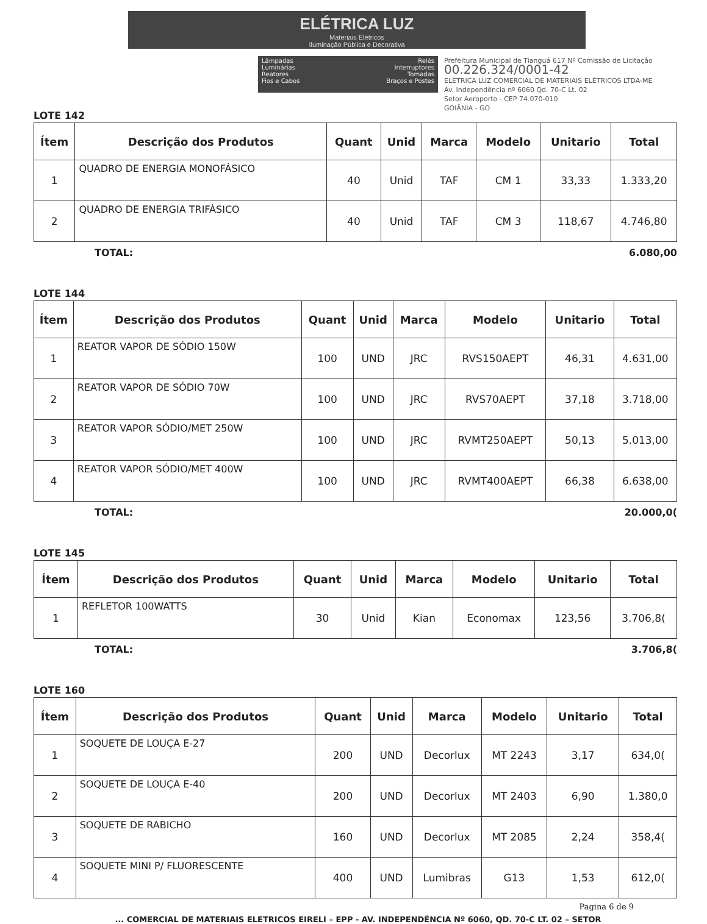ELÉTRICA LUZ
Materiais Elétricos
Iluminação Pública e Decorativa
Lâmpadas
Luminárias
Reatores
Fios e Cabos
Relés
Interruptores
Tomadas
Braços e Postes
Prefeitura Municipal de Tianguá 617 Nº Comissão de Licitação
00.226.324/0001-42
ELÉTRICA LUZ COMERCIAL DE MATERIAIS ELÉTRICOS LTDA-ME
Av. Independência nº 6060 Qd. 70-C Lt. 02
Setor Aeroporto - CEP 74.070-010
GOIÂNIA - GO
LOTE 142
| Ítem | Descrição dos Produtos | Quant | Unid | Marca | Modelo | Unitario | Total |
| --- | --- | --- | --- | --- | --- | --- | --- |
| 1 | QUADRO DE ENERGIA MONOFÁSICO | 40 | Unid | TAF | CM 1 | 33,33 | 1.333,20 |
| 2 | QUADRO DE ENERGIA TRIFÁSICO | 40 | Unid | TAF | CM 3 | 118,67 | 4.746,80 |
TOTAL: 6.080,00
LOTE 144
| Ítem | Descrição dos Produtos | Quant | Unid | Marca | Modelo | Unitario | Total |
| --- | --- | --- | --- | --- | --- | --- | --- |
| 1 | REATOR VAPOR DE SÓDIO 150W | 100 | UND | JRC | RVS150AEPT | 46,31 | 4.631,00 |
| 2 | REATOR VAPOR DE SÓDIO 70W | 100 | UND | JRC | RVS70AEPT | 37,18 | 3.718,00 |
| 3 | REATOR VAPOR SÓDIO/MET 250W | 100 | UND | JRC | RVMT250AEPT | 50,13 | 5.013,00 |
| 4 | REATOR VAPOR SÓDIO/MET 400W | 100 | UND | JRC | RVMT400AEPT | 66,38 | 6.638,00 |
TOTAL: 20.000,0(
LOTE 145
| Ítem | Descrição dos Produtos | Quant | Unid | Marca | Modelo | Unitario | Total |
| --- | --- | --- | --- | --- | --- | --- | --- |
| 1 | REFLETOR 100WATTS | 30 | Unid | Kian | Economax | 123,56 | 3.706,8( |
TOTAL: 3.706,8(
LOTE 160
| Ítem | Descrição dos Produtos | Quant | Unid | Marca | Modelo | Unitario | Total |
| --- | --- | --- | --- | --- | --- | --- | --- |
| 1 | SOQUETE DE LOUÇA E-27 | 200 | UND | Decorlux | MT 2243 | 3,17 | 634,0( |
| 2 | SOQUETE DE LOUÇA E-40 | 200 | UND | Decorlux | MT 2403 | 6,90 | 1.380,0 |
| 3 | SOQUETE DE RABICHO | 160 | UND | Decorlux | MT 2085 | 2,24 | 358,4( |
| 4 | SOQUETE MINI P/ FLUORESCENTE | 400 | UND | Lumibras | G13 | 1,53 | 612,0( |
Pagina 6 de 9
... COMERCIAL DE MATERIAIS ELETRICOS EIRELI – EPP - AV. INDEPENDÊNCIA Nº 6060, QD. 70-C LT. 02 – SETOR